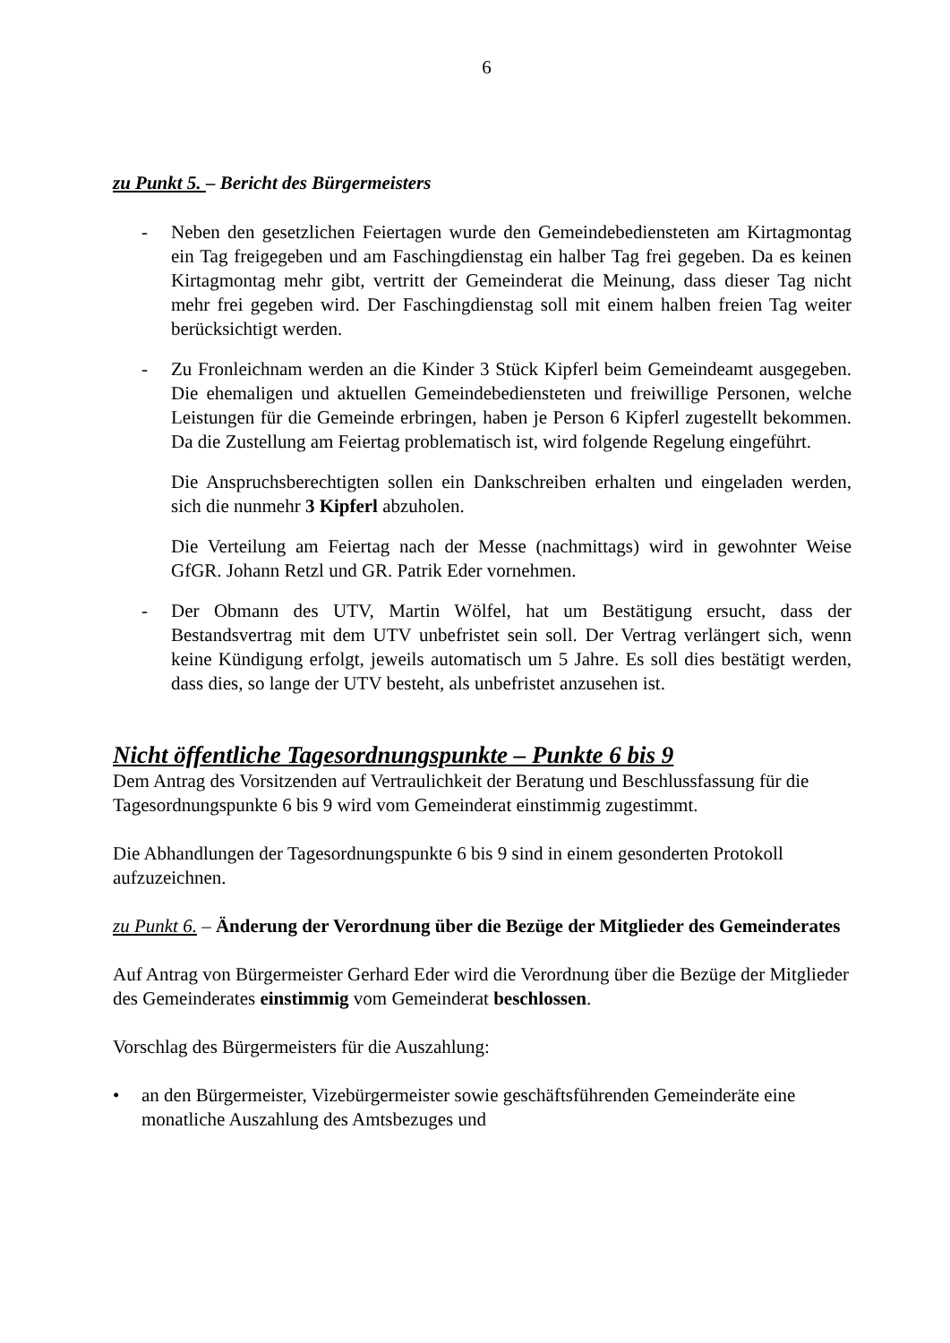6
zu Punkt 5. – Bericht des Bürgermeisters
- Neben den gesetzlichen Feiertagen wurde den Gemeindebediensteten am Kirtagmontag ein Tag freigegeben und am Faschingdienstag ein halber Tag frei gegeben. Da es keinen Kirtagmontag mehr gibt, vertritt der Gemeinderat die Meinung, dass dieser Tag nicht mehr frei gegeben wird. Der Faschingdienstag soll mit einem halben freien Tag weiter berücksichtigt werden.
- Zu Fronleichnam werden an die Kinder 3 Stück Kipferl beim Gemeindeamt ausgegeben. Die ehemaligen und aktuellen Gemeindebediensteten und freiwillige Personen, welche Leistungen für die Gemeinde erbringen, haben je Person 6 Kipferl zugestellt bekommen. Da die Zustellung am Feiertag problematisch ist, wird folgende Regelung eingeführt.
Die Anspruchsberechtigten sollen ein Dankschreiben erhalten und eingeladen werden, sich die nunmehr 3 Kipferl abzuholen.
Die Verteilung am Feiertag nach der Messe (nachmittags) wird in gewohnter Weise GfGR. Johann Retzl und GR. Patrik Eder vornehmen.
- Der Obmann des UTV, Martin Wölfel, hat um Bestätigung ersucht, dass der Bestandsvertrag mit dem UTV unbefristet sein soll. Der Vertrag verlängert sich, wenn keine Kündigung erfolgt, jeweils automatisch um 5 Jahre. Es soll dies bestätigt werden, dass dies, so lange der UTV besteht, als unbefristet anzusehen ist.
Nicht öffentliche Tagesordnungspunkte – Punkte 6 bis 9
Dem Antrag des Vorsitzenden auf Vertraulichkeit der Beratung und Beschlussfassung für die Tagesordnungspunkte 6 bis 9 wird vom Gemeinderat einstimmig zugestimmt.
Die Abhandlungen der Tagesordnungspunkte 6 bis 9 sind in einem gesonderten Protokoll aufzuzeichnen.
zu Punkt 6. – Änderung der Verordnung über die Bezüge der Mitglieder des Gemeinderates
Auf Antrag von Bürgermeister Gerhard Eder wird die Verordnung über die Bezüge der Mitglieder des Gemeinderates einstimmig vom Gemeinderat beschlossen.
Vorschlag des Bürgermeisters für die Auszahlung:
• an den Bürgermeister, Vizebürgermeister sowie geschäftsführenden Gemeinderäte eine monatliche Auszahlung des Amtsbezuges und